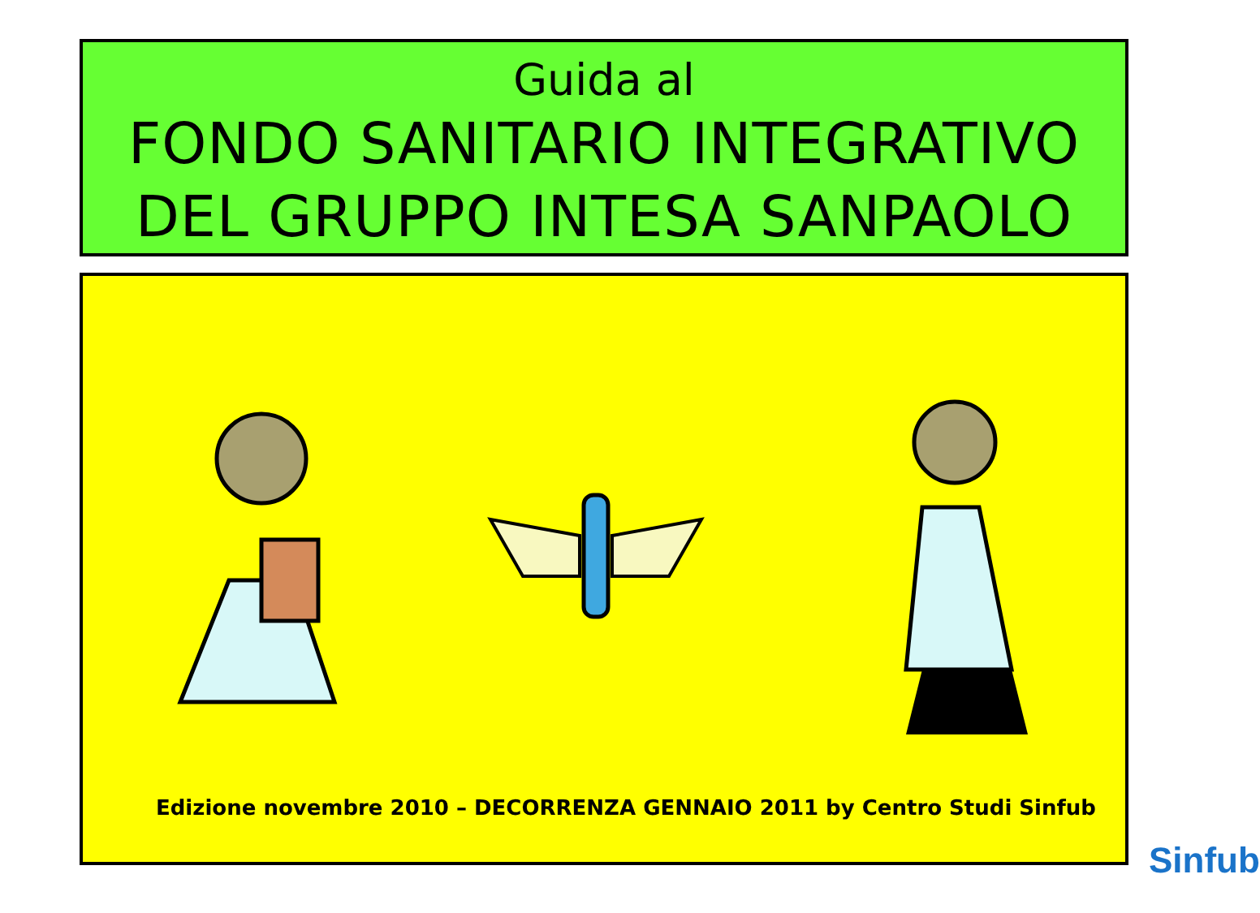Guida al
FONDO SANITARIO INTEGRATIVO
DEL GRUPPO INTESA SANPAOLO
Edizione novembre 2010 – DECORRENZA GENNAIO 2011 by Centro Studi Sinfub
Sinfub